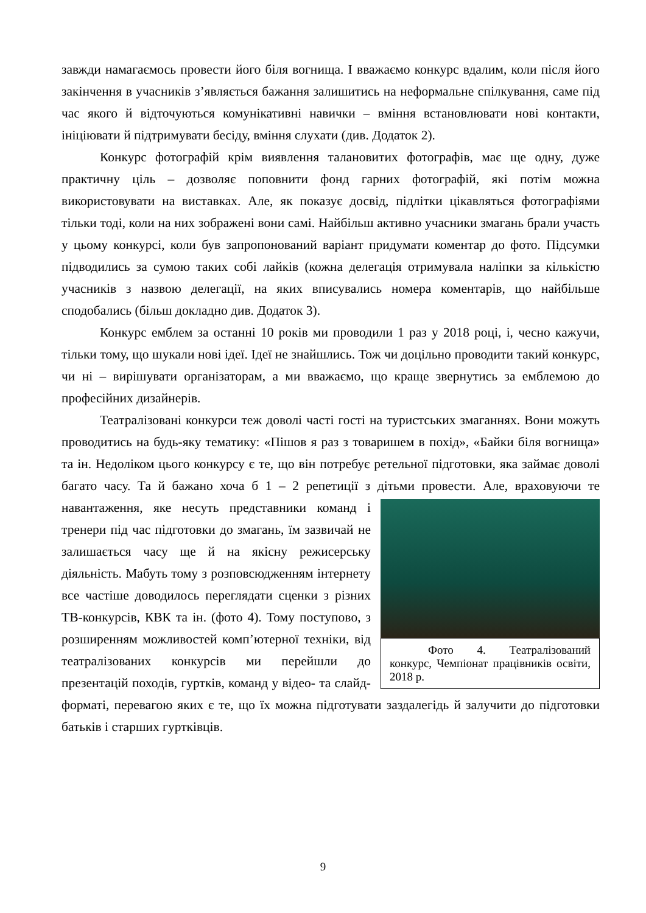завжди намагаємось провести його біля вогнища. І вважаємо конкурс вдалим, коли після його закінчення в учасників з’являється бажання залишитись на неформальне спілкування, саме під час якого й відточуються комунікативні навички – вміння встановлювати нові контакти, ініціювати й підтримувати бесіду, вміння слухати (див. Додаток 2).
Конкурс фотографій крім виявлення талановитих фотографів, має ще одну, дуже практичну ціль – дозволяє поповнити фонд гарних фотографій, які потім можна використовувати на виставках. Але, як показує досвід, підлітки цікавляться фотографіями тільки тоді, коли на них зображені вони самі. Найбільш активно учасники змагань брали участь у цьому конкурсі, коли був запропонований варіант придумати коментар до фото. Підсумки підводились за сумою таких собі лайків (кожна делегація отримувала наліпки за кількістю учасників з назвою делегації, на яких вписувались номера коментарів, що найбільше сподобались (більш докладно див. Додаток 3).
Конкурс емблем за останні 10 років ми проводили 1 раз у 2018 році, і, чесно кажучи, тільки тому, що шукали нові ідеї. Ідеї не знайшлись. Тож чи доцільно проводити такий конкурс, чи ні – вирішувати організаторам, а ми вважаємо, що краще звернутись за емблемою до професійних дизайнерів.
Театралізовані конкурси теж доволі часті гості на туристських змаганнях. Вони можуть проводитись на будь-яку тематику: «Пішов я раз з товаришем в похід», «Байки біля вогнища» та ін. Недоліком цього конкурсу є те, що він потребує ретельної підготовки, яка займає доволі багато часу. Та й бажано хоча б 1 – 2 репетиції з дітьми провести. Але, враховуючи те навантаження, яке несуть Фото 4. Театралізований конкурс, Чемпіонат працівників освіти, 2018 р. представники команд і тренери під час підготовки до змагань, їм зазвичай не залишається часу ще й на якісну режисерську діяльність. Мабуть тому з розповсюдженням інтернету все частіше доводилось переглядати сценки з різних ТВ-конкурсів, КВК та ін. (фото 4). Тому поступово, з розширенням можливостей комп’ютерної техніки, від театралізованих конкурсів ми перейшли до презентацій походів, гуртків, команд у відео- та слайд- форматі, перевагою яких є те, що їх можна підготувати заздалегідь й залучити до підготовки батьків і старших гуртківців.
9